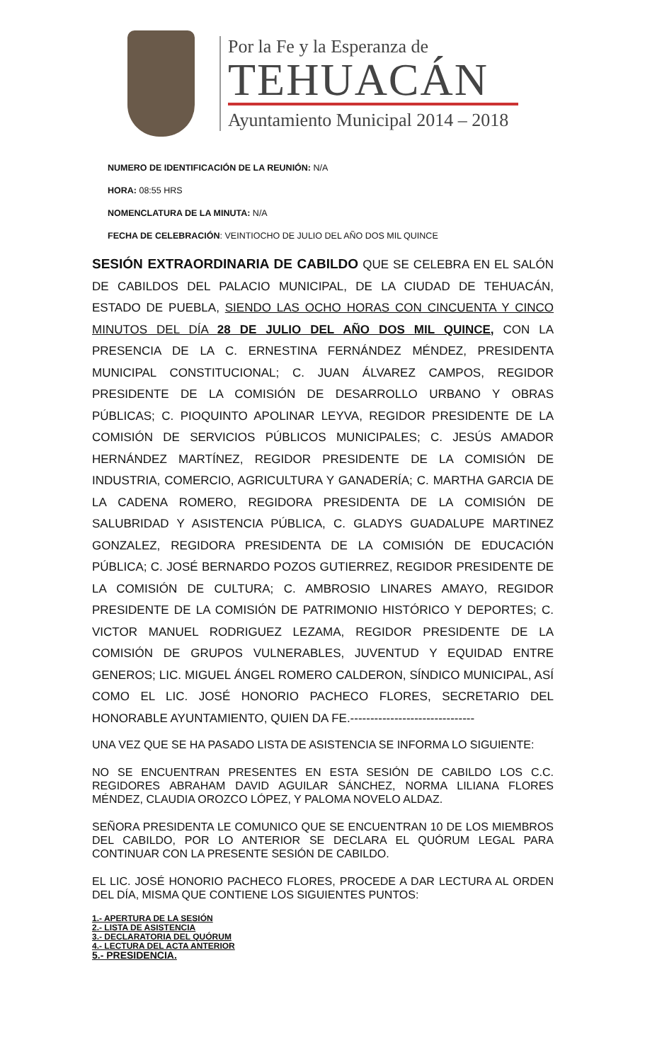Por la Fe y la Esperanza de
TEHUACÁN
Ayuntamiento Municipal 2014 – 2018
NUMERO DE IDENTIFICACIÓN DE LA REUNIÓN: N/A
HORA: 08:55 HRS
NOMENCLATURA DE LA MINUTA: N/A
FECHA DE CELEBRACIÓN: VEINTIOCHO DE JULIO DEL AÑO DOS MIL QUINCE
SESIÓN EXTRAORDINARIA DE CABILDO QUE SE CELEBRA EN EL SALÓN DE CABILDOS DEL PALACIO MUNICIPAL, DE LA CIUDAD DE TEHUACÁN, ESTADO DE PUEBLA, SIENDO LAS OCHO HORAS CON CINCUENTA Y CINCO MINUTOS DEL DÍA 28 DE JULIO DEL AÑO DOS MIL QUINCE, CON LA PRESENCIA DE LA C. ERNESTINA FERNÁNDEZ MÉNDEZ, PRESIDENTA MUNICIPAL CONSTITUCIONAL; C. JUAN ÁLVAREZ CAMPOS, REGIDOR PRESIDENTE DE LA COMISIÓN DE DESARROLLO URBANO Y OBRAS PÚBLICAS; C. PIOQUINTO APOLINAR LEYVA, REGIDOR PRESIDENTE DE LA COMISIÓN DE SERVICIOS PÚBLICOS MUNICIPALES; C. JESÚS AMADOR HERNÁNDEZ MARTÍNEZ, REGIDOR PRESIDENTE DE LA COMISIÓN DE INDUSTRIA, COMERCIO, AGRICULTURA Y GANADERÍA; C. MARTHA GARCIA DE LA CADENA ROMERO, REGIDORA PRESIDENTA DE LA COMISIÓN DE SALUBRIDAD Y ASISTENCIA PÚBLICA, C. GLADYS GUADALUPE MARTINEZ GONZALEZ, REGIDORA PRESIDENTA DE LA COMISIÓN DE EDUCACIÓN PÚBLICA; C. JOSÉ BERNARDO POZOS GUTIERREZ, REGIDOR PRESIDENTE DE LA COMISIÓN DE CULTURA; C. AMBROSIO LINARES AMAYO, REGIDOR PRESIDENTE DE LA COMISIÓN DE PATRIMONIO HISTÓRICO Y DEPORTES; C. VICTOR MANUEL RODRIGUEZ LEZAMA, REGIDOR PRESIDENTE DE LA COMISIÓN DE GRUPOS VULNERABLES, JUVENTUD Y EQUIDAD ENTRE GENEROS; LIC. MIGUEL ÁNGEL ROMERO CALDERON, SÍNDICO MUNICIPAL, ASÍ COMO EL LIC. JOSÉ HONORIO PACHECO FLORES, SECRETARIO DEL HONORABLE AYUNTAMIENTO, QUIEN DA FE.-------------------------------
UNA VEZ QUE SE HA PASADO LISTA DE ASISTENCIA SE INFORMA LO SIGUIENTE:
NO SE ENCUENTRAN PRESENTES EN ESTA SESIÓN DE CABILDO LOS C.C. REGIDORES ABRAHAM DAVID AGUILAR SÁNCHEZ, NORMA LILIANA FLORES MÉNDEZ, CLAUDIA OROZCO LÓPEZ, Y PALOMA NOVELO ALDAZ.
SEÑORA PRESIDENTA LE COMUNICO QUE SE ENCUENTRAN 10 DE LOS MIEMBROS DEL CABILDO, POR LO ANTERIOR SE DECLARA EL QUÓRUM LEGAL PARA CONTINUAR CON LA PRESENTE SESIÓN DE CABILDO.
EL LIC. JOSÉ HONORIO PACHECO FLORES, PROCEDE A DAR LECTURA AL ORDEN DEL DÍA, MISMA QUE CONTIENE LOS SIGUIENTES PUNTOS:
1.- APERTURA DE LA SESIÓN
2.- LISTA DE ASISTENCIA
3.- DECLARATORIA DEL QUÓRUM
4.- LECTURA DEL ACTA ANTERIOR
5.- PRESIDENCIA.